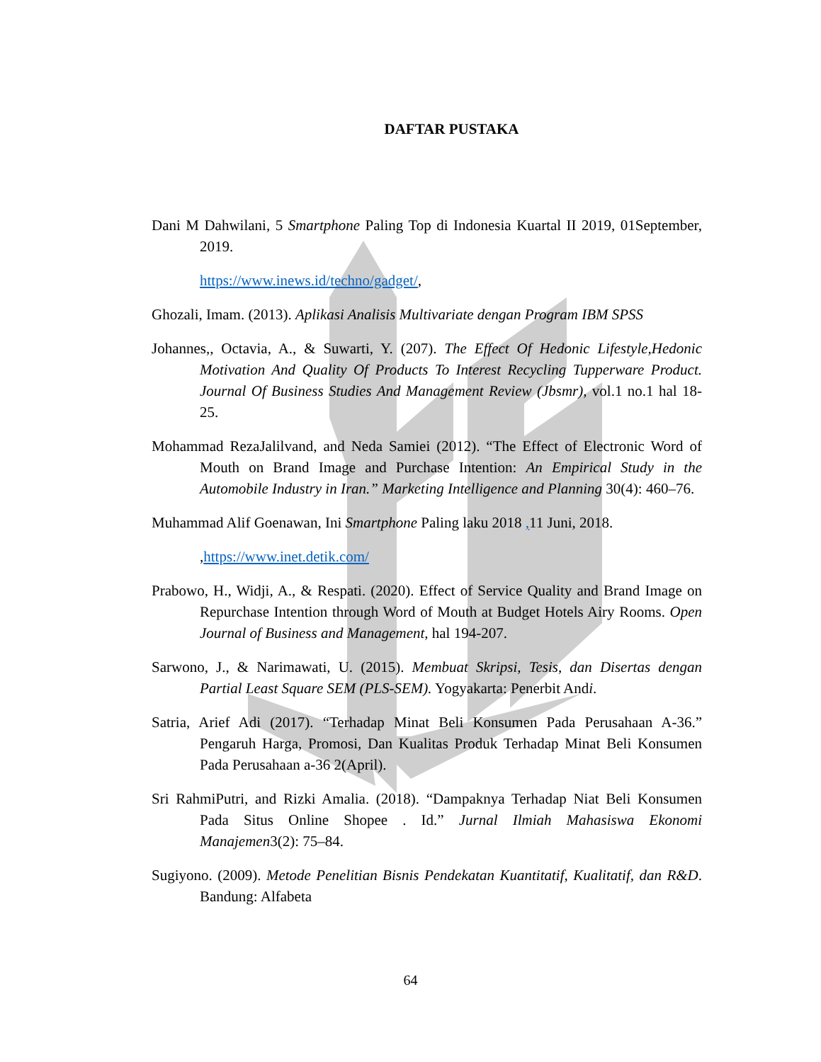DAFTAR PUSTAKA
Dani M Dahwilani, 5 Smartphone Paling Top di Indonesia Kuartal II 2019, 01September, 2019.
https://www.inews.id/techno/gadget/,
Ghozali, Imam. (2013). Aplikasi Analisis Multivariate dengan Program IBM SPSS
Johannes,, Octavia, A., & Suwarti, Y. (207). The Effect Of Hedonic Lifestyle,Hedonic Motivation And Quality Of Products To Interest Recycling Tupperware Product. Journal Of Business Studies And Management Review (Jbsmr), vol.1 no.1 hal 18-25.
Mohammad RezaJalilvand, and Neda Samiei (2012). “The Effect of Electronic Word of Mouth on Brand Image and Purchase Intention: An Empirical Study in the Automobile Industry in Iran.” Marketing Intelligence and Planning 30(4): 460–76.
Muhammad Alif Goenawan, Ini Smartphone Paling laku 2018 , 11 Juni, 2018.
,https://www.inet.detik.com/
Prabowo, H., Widji, A., & Respati. (2020). Effect of Service Quality and Brand Image on Repurchase Intention through Word of Mouth at Budget Hotels Airy Rooms. Open Journal of Business and Management, hal 194-207.
Sarwono, J., & Narimawati, U. (2015). Membuat Skripsi, Tesis, dan Disertas dengan Partial Least Square SEM (PLS-SEM). Yogyakarta: Penerbit Andi.
Satria, Arief Adi (2017). “Terhadap Minat Beli Konsumen Pada Perusahaan A-36.” Pengaruh Harga, Promosi, Dan Kualitas Produk Terhadap Minat Beli Konsumen Pada Perusahaan a-36 2(April).
Sri RahmiPutri, and Rizki Amalia. (2018). “Dampaknya Terhadap Niat Beli Konsumen Pada Situs Online Shopee . Id.” Jurnal Ilmiah Mahasiswa Ekonomi Manajemen3(2): 75–84.
Sugiyono. (2009). Metode Penelitian Bisnis Pendekatan Kuantitatif, Kualitatif, dan R&D. Bandung: Alfabeta
64